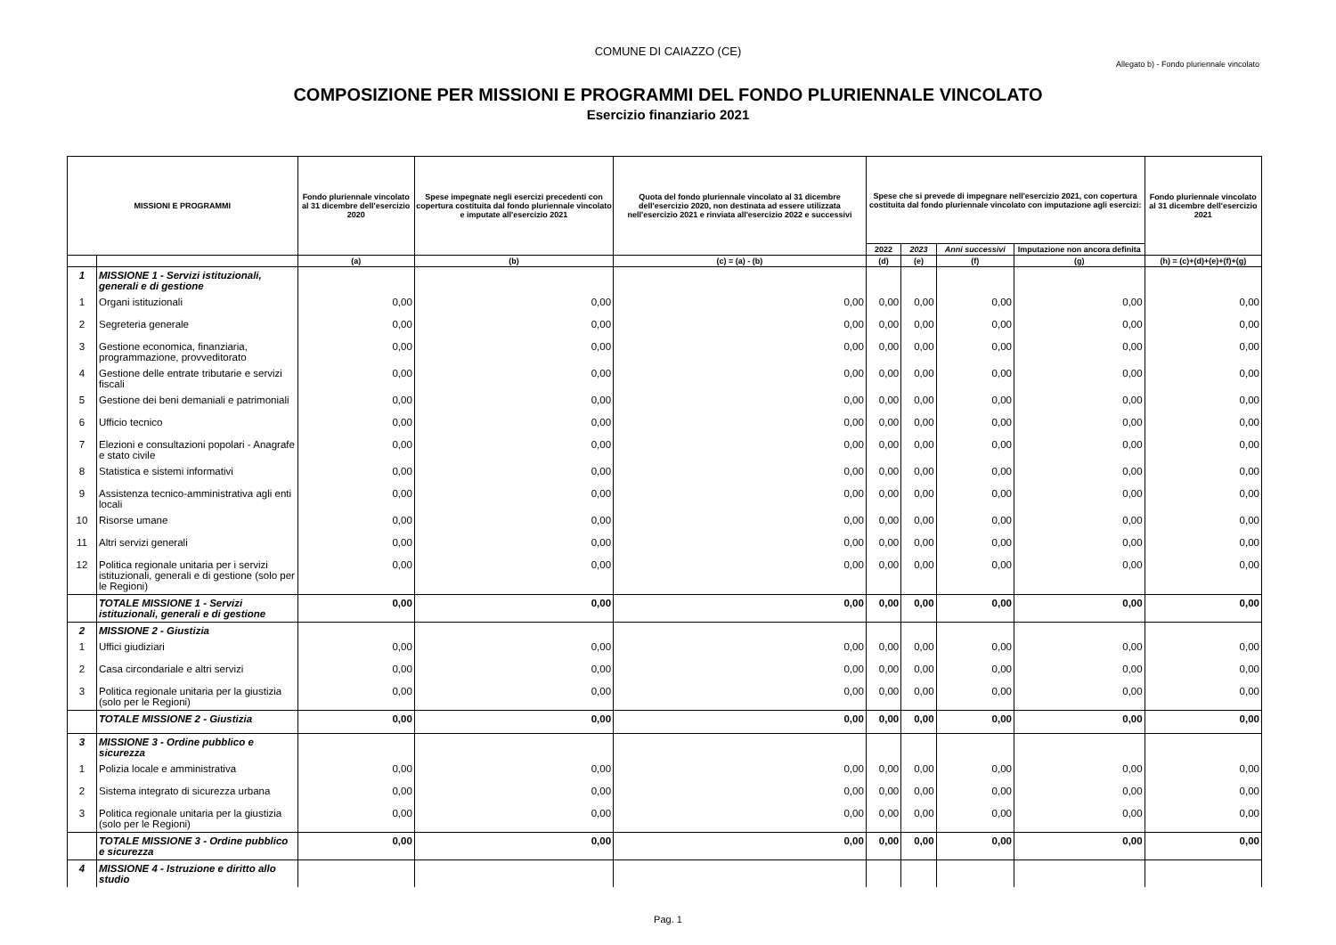COMUNE DI CAIAZZO (CE)
Allegato b) - Fondo pluriennale vincolato
COMPOSIZIONE PER MISSIONI E PROGRAMMI DEL FONDO PLURIENNALE VINCOLATO
Esercizio finanziario 2021
| MISSIONI E PROGRAMMI | | Fondo pluriennale vincolato al 31 dicembre dell'esercizio 2020 | Spese impegnate negli esercizi precedenti con copertura costituita dal fondo pluriennale vincolato e imputate all'esercizio 2021 | Quota del fondo pluriennale vincolato al 31 dicembre dell'esercizio 2020, non destinata ad essere utilizzata nell'esercizio 2021 e rinviata all'esercizio 2022 e successivi | Spese che si prevede di impegnare nell'esercizio 2021, con copertura costituita dal fondo pluriennale vincolato con imputazione agli esercizi: | | | | Fondo pluriennale vincolato al 31 dicembre dell'esercizio 2021 |
| --- | --- | --- | --- | --- | --- | --- | --- | --- | --- |
| | | | | | 2022 | 2023 | Anni successivi | Imputazione non ancora definita | |
| | | (a) | (b) | (c) = (a) - (b) | (d) | (e) | (f) | (g) | (h) = (c)+(d)+(e)+(f)+(g) |
| 1 | MISSIONE 1 - Servizi istituzionali, generali e di gestione | | | | | | | | |
| 1 | Organi istituzionali | 0,00 | 0,00 | 0,00 | 0,00 | 0,00 | 0,00 | 0,00 | 0,00 |
| 2 | Segreteria generale | 0,00 | 0,00 | 0,00 | 0,00 | 0,00 | 0,00 | 0,00 | 0,00 |
| 3 | Gestione economica, finanziaria, programmazione, provveditorato | 0,00 | 0,00 | 0,00 | 0,00 | 0,00 | 0,00 | 0,00 | 0,00 |
| 4 | Gestione delle entrate tributarie e servizi fiscali | 0,00 | 0,00 | 0,00 | 0,00 | 0,00 | 0,00 | 0,00 | 0,00 |
| 5 | Gestione dei beni demaniali e patrimoniali | 0,00 | 0,00 | 0,00 | 0,00 | 0,00 | 0,00 | 0,00 | 0,00 |
| 6 | Ufficio tecnico | 0,00 | 0,00 | 0,00 | 0,00 | 0,00 | 0,00 | 0,00 | 0,00 |
| 7 | Elezioni e consultazioni popolari - Anagrafe e stato civile | 0,00 | 0,00 | 0,00 | 0,00 | 0,00 | 0,00 | 0,00 | 0,00 |
| 8 | Statistica e sistemi informativi | 0,00 | 0,00 | 0,00 | 0,00 | 0,00 | 0,00 | 0,00 | 0,00 |
| 9 | Assistenza tecnico-amministrativa agli enti locali | 0,00 | 0,00 | 0,00 | 0,00 | 0,00 | 0,00 | 0,00 | 0,00 |
| 10 | Risorse umane | 0,00 | 0,00 | 0,00 | 0,00 | 0,00 | 0,00 | 0,00 | 0,00 |
| 11 | Altri servizi generali | 0,00 | 0,00 | 0,00 | 0,00 | 0,00 | 0,00 | 0,00 | 0,00 |
| 12 | Politica regionale unitaria per i servizi istituzionali, generali e di gestione (solo per le Regioni) | 0,00 | 0,00 | 0,00 | 0,00 | 0,00 | 0,00 | 0,00 | 0,00 |
| | TOTALE MISSIONE 1 - Servizi istituzionali, generali e di gestione | 0,00 | 0,00 | 0,00 | 0,00 | 0,00 | 0,00 | 0,00 | 0,00 |
| 2 | MISSIONE 2 - Giustizia | | | | | | | | |
| 1 | Uffici giudiziari | 0,00 | 0,00 | 0,00 | 0,00 | 0,00 | 0,00 | 0,00 | 0,00 |
| 2 | Casa circondariale e altri servizi | 0,00 | 0,00 | 0,00 | 0,00 | 0,00 | 0,00 | 0,00 | 0,00 |
| 3 | Politica regionale unitaria per la giustizia (solo per le Regioni) | 0,00 | 0,00 | 0,00 | 0,00 | 0,00 | 0,00 | 0,00 | 0,00 |
| | TOTALE MISSIONE 2 - Giustizia | 0,00 | 0,00 | 0,00 | 0,00 | 0,00 | 0,00 | 0,00 | 0,00 |
| 3 | MISSIONE 3 - Ordine pubblico e sicurezza | | | | | | | | |
| 1 | Polizia locale e amministrativa | 0,00 | 0,00 | 0,00 | 0,00 | 0,00 | 0,00 | 0,00 | 0,00 |
| 2 | Sistema integrato di sicurezza urbana | 0,00 | 0,00 | 0,00 | 0,00 | 0,00 | 0,00 | 0,00 | 0,00 |
| 3 | Politica regionale unitaria per la giustizia (solo per le Regioni) | 0,00 | 0,00 | 0,00 | 0,00 | 0,00 | 0,00 | 0,00 | 0,00 |
| | TOTALE MISSIONE 3 - Ordine pubblico e sicurezza | 0,00 | 0,00 | 0,00 | 0,00 | 0,00 | 0,00 | 0,00 | 0,00 |
| 4 | MISSIONE 4 - Istruzione e diritto allo studio | | | | | | | | |
Pag. 1